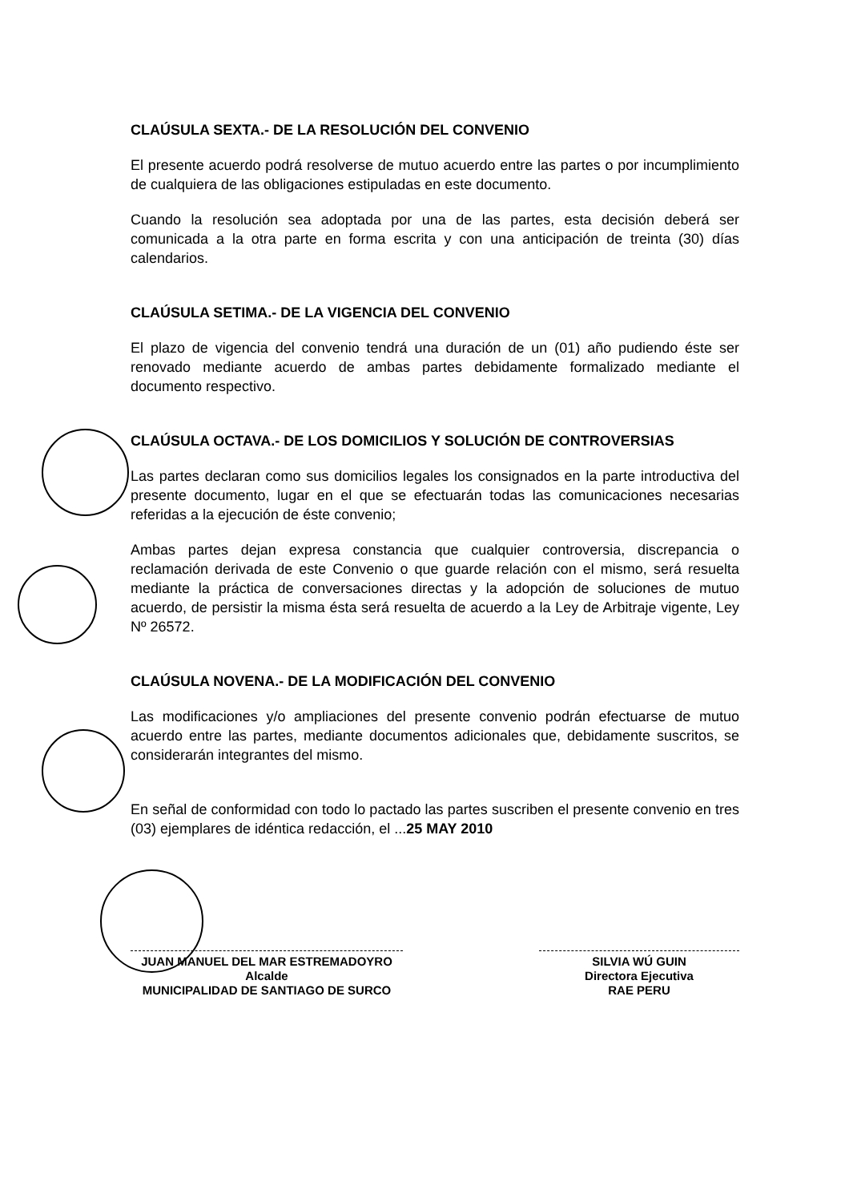CLAÚSULA SEXTA.- DE LA RESOLUCIÓN DEL CONVENIO
El presente acuerdo podrá resolverse de mutuo acuerdo entre las partes o por incumplimiento de cualquiera de las obligaciones estipuladas en este documento.
Cuando la resolución sea adoptada por una de las partes, esta decisión deberá ser comunicada a la otra parte en forma escrita y con una anticipación de treinta (30) días calendarios.
CLAÚSULA SETIMA.- DE LA VIGENCIA DEL CONVENIO
El plazo de vigencia del convenio tendrá una duración de un (01) año pudiendo éste ser renovado mediante acuerdo de ambas partes debidamente formalizado mediante el documento respectivo.
CLAÚSULA OCTAVA.- DE LOS DOMICILIOS Y SOLUCIÓN DE CONTROVERSIAS
Las partes declaran como sus domicilios legales los consignados en la parte introductiva del presente documento, lugar en el que se efectuarán todas las comunicaciones necesarias referidas a la ejecución de éste convenio;
Ambas partes dejan expresa constancia que cualquier controversia, discrepancia o reclamación derivada de este Convenio o que guarde relación con el mismo, será resuelta mediante la práctica de conversaciones directas y la adopción de soluciones de mutuo acuerdo, de persistir la misma ésta será resuelta de acuerdo a la Ley de Arbitraje vigente, Ley Nº 26572.
CLAÚSULA NOVENA.- DE LA MODIFICACIÓN DEL CONVENIO
Las modificaciones y/o ampliaciones del presente convenio podrán efectuarse de mutuo acuerdo entre las partes, mediante documentos adicionales que, debidamente suscritos, se considerarán integrantes del mismo.
En señal de conformidad con todo lo pactado las partes suscriben el presente convenio en tres (03) ejemplares de idéntica redacción, el ...25 MAY 2010
JUAN MANUEL DEL MAR ESTREMADOYRO
Alcalde
MUNICIPALIDAD DE SANTIAGO DE SURCO
SILVIA WÚ GUIN
Directora Ejecutiva
RAE PERU